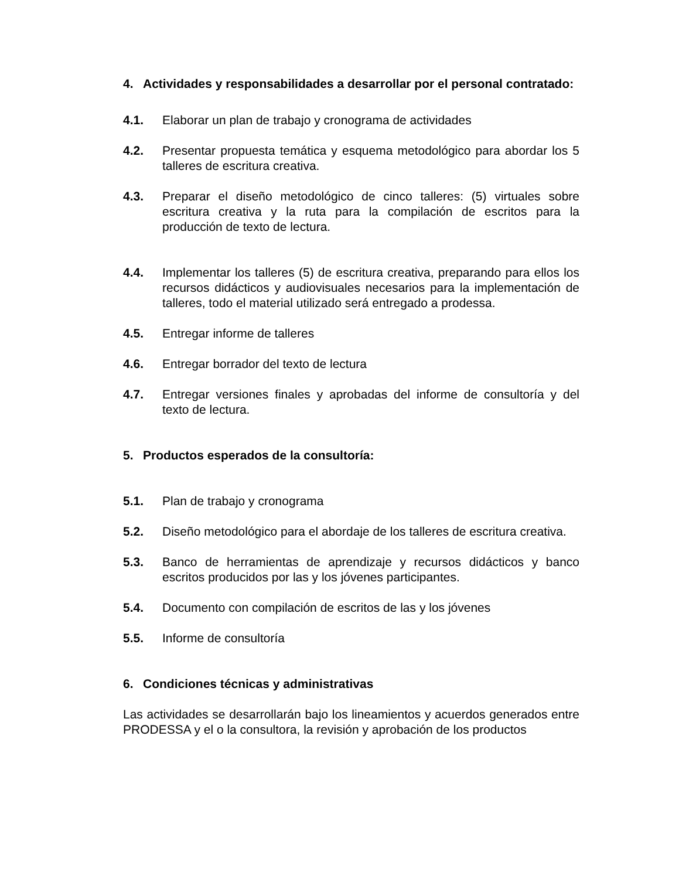4. Actividades y responsabilidades a desarrollar por el personal contratado:
4.1. Elaborar un plan de trabajo y cronograma de actividades
4.2. Presentar propuesta temática y esquema metodológico para abordar los 5 talleres de escritura creativa.
4.3. Preparar el diseño metodológico de cinco talleres: (5) virtuales sobre escritura creativa y la ruta para la compilación de escritos para la producción de texto de lectura.
4.4. Implementar los talleres (5) de escritura creativa, preparando para ellos los recursos didácticos y audiovisuales necesarios para la implementación de talleres, todo el material utilizado será entregado a prodessa.
4.5. Entregar informe de talleres
4.6. Entregar borrador del texto de lectura
4.7. Entregar versiones finales y aprobadas del informe de consultoría y del texto de lectura.
5. Productos esperados de la consultoría:
5.1. Plan de trabajo y cronograma
5.2. Diseño metodológico para el abordaje de los talleres de escritura creativa.
5.3. Banco de herramientas de aprendizaje y recursos didácticos y banco escritos producidos por las y los jóvenes participantes.
5.4. Documento con compilación de escritos de las y los jóvenes
5.5. Informe de consultoría
6. Condiciones técnicas y administrativas
Las actividades se desarrollarán bajo los lineamientos y acuerdos generados entre PRODESSA y el o la consultora, la revisión y aprobación de los productos